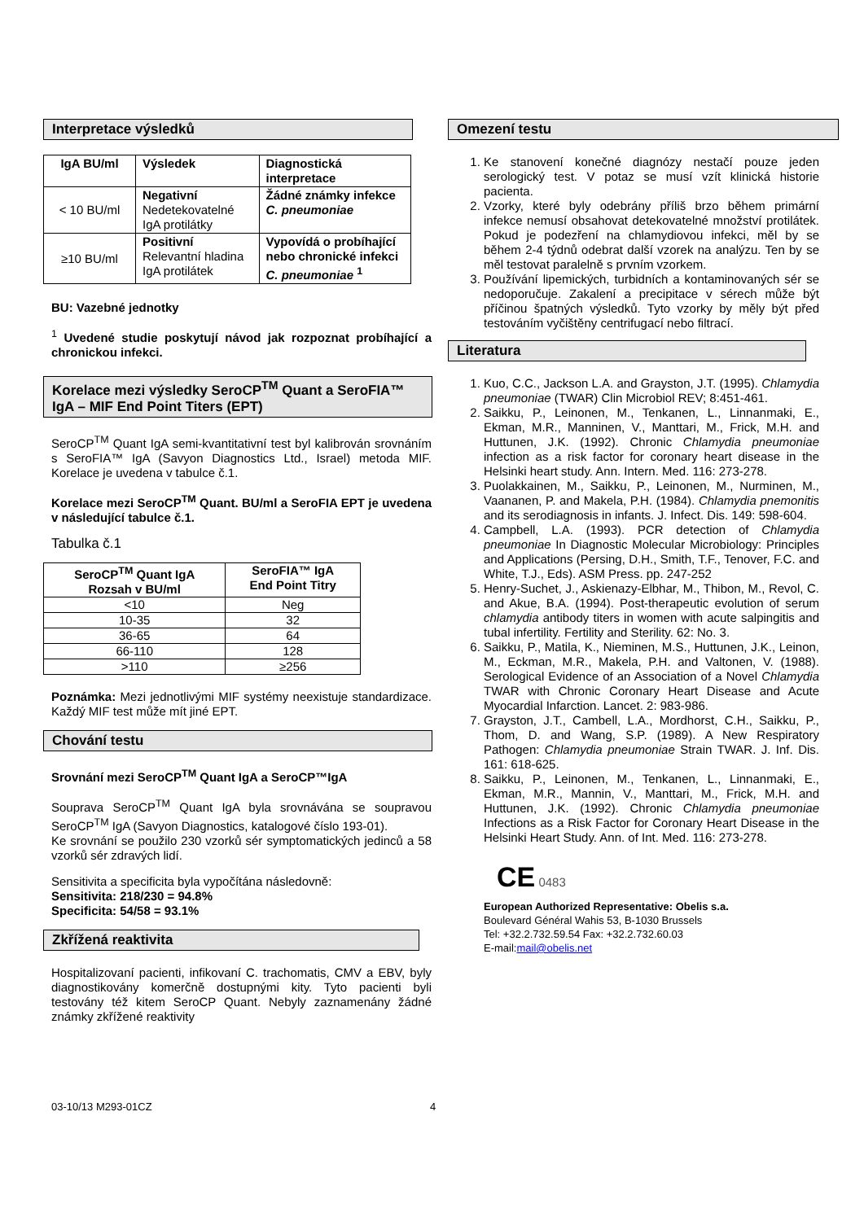Interpretace výsledků
| IgA BU/ml | Výsledek | Diagnostická interpretace |
| --- | --- | --- |
| < 10 BU/ml | Negativní Nedetekovatelné IgA protilátky | Žádné známky infekce C. pneumoniae |
| ≥10 BU/ml | Positivní Relevantní hladina IgA protilátek | Vypovídá o probíhající nebo chronické infekci C. pneumoniae <sup>1</sup> |
BU: Vazebné jednotky
<sup>1</sup> Uvedené studie poskytují návod jak rozpoznat probíhající a chronickou infekci.
Korelace mezi výsledky SeroCP<sup>TM</sup> Quant a SeroFIA™ IgA – MIF End Point Titers (EPT)
SeroCP<sup>TM</sup> Quant IgA semi-kvantitativní test byl kalibrován srovnáním s SeroFIA™ IgA (Savyon Diagnostics Ltd., Israel) metoda MIF. Korelace je uvedena v tabulce č.1.
Korelace mezi SeroCP<sup>TM</sup> Quant. BU/ml a SeroFIA EPT je uvedena v následující tabulce č.1.
Tabulka č.1
| SeroCP<sup>TM</sup> Quant IgA Rozsah v BU/ml | SeroFIA™ IgA End Point Titry |
| --- | --- |
| <10 | Neg |
| 10-35 | 32 |
| 36-65 | 64 |
| 66-110 | 128 |
| >110 | ≥256 |
Poznámka: Mezi jednotlivými MIF systémy neexistuje standardizace. Každý MIF test může mít jiné EPT.
Chování testu
Srovnání mezi SeroCP<sup>TM</sup> Quant IgA a SeroCP™IgA
Souprava SeroCP<sup>TM</sup> Quant IgA byla srovnávána se soupravou SeroCP<sup>TM</sup> IgA (Savyon Diagnostics, katalogové číslo 193-01).
Ke srovnání se použilo 230 vzorků sér symptomatických jedinců a 58 vzorků sér zdravých lidí.
Sensitivita a specificita byla vypočítána následovně:
Sensitivita: 218/230 = 94.8%
Specificita: 54/58 = 93.1%
Zkřížená reaktivita
Hospitalizovaní pacienti, infikovaní C. trachomatis, CMV a EBV, byly diagnostikovány komerčně dostupnými kity. Tyto pacienti byli testovány též kitem SeroCP Quant. Nebyly zaznamenány žádné známky zkřížené reaktivity
Omezení testu
1. Ke stanovení konečné diagnózy nestačí pouze jeden serologický test. V potaz se musí vzít klinická historie pacienta.
2. Vzorky, které byly odebrány příliš brzo během primární infekce nemusí obsahovat detekovatelné množství protilátek. Pokud je podezření na chlamydiovou infekci, měl by se během 2-4 týdnů odebrat další vzorek na analýzu. Ten by se měl testovat paralelně s prvním vzorkem.
3. Používání lipemických, turbidních a kontaminovaných sér se nedoporučuje. Zakalení a precipitace v sérech může být příčinou špatných výsledků. Tyto vzorky by měly být před testováním vyčištěny centrifugací nebo filtrací.
Literatura
1. Kuo, C.C., Jackson L.A. and Grayston, J.T. (1995). Chlamydia pneumoniae (TWAR) Clin Microbiol REV; 8:451-461.
2. Saikku, P., Leinonen, M., Tenkanen, L., Linnanmaki, E., Ekman, M.R., Manninen, V., Manttari, M., Frick, M.H. and Huttunen, J.K. (1992). Chronic Chlamydia pneumoniae infection as a risk factor for coronary heart disease in the Helsinki heart study. Ann. Intern. Med. 116: 273-278.
3. Puolakkainen, M., Saikku, P., Leinonen, M., Nurminen, M., Vaananen, P. and Makela, P.H. (1984). Chlamydia pnemonitis and its serodiagnosis in infants. J. Infect. Dis. 149: 598-604.
4. Campbell, L.A. (1993). PCR detection of Chlamydia pneumoniae In Diagnostic Molecular Microbiology: Principles and Applications (Persing, D.H., Smith, T.F., Tenover, F.C. and White, T.J., Eds). ASM Press. pp. 247-252
5. Henry-Suchet, J., Askienazy-Elbhar, M., Thibon, M., Revol, C. and Akue, B.A. (1994). Post-therapeutic evolution of serum chlamydia antibody titers in women with acute salpingitis and tubal infertility. Fertility and Sterility. 62: No. 3.
6. Saikku, P., Matila, K., Nieminen, M.S., Huttunen, J.K., Leinon, M., Eckman, M.R., Makela, P.H. and Valtonen, V. (1988). Serological Evidence of an Association of a Novel Chlamydia TWAR with Chronic Coronary Heart Disease and Acute Myocardial Infarction. Lancet. 2: 983-986.
7. Grayston, J.T., Cambell, L.A., Mordhorst, C.H., Saikku, P., Thom, D. and Wang, S.P. (1989). A New Respiratory Pathogen: Chlamydia pneumoniae Strain TWAR. J. Inf. Dis. 161: 618-625.
8. Saikku, P., Leinonen, M., Tenkanen, L., Linnanmaki, E., Ekman, M.R., Mannin, V., Manttari, M., Frick, M.H. and Huttunen, J.K. (1992). Chronic Chlamydia pneumoniae Infections as a Risk Factor for Coronary Heart Disease in the Helsinki Heart Study. Ann. of Int. Med. 116: 273-278.
CE 0483
European Authorized Representative: Obelis s.a.
Boulevard Général Wahis 53, B-1030 Brussels
Tel: +32.2.732.59.54 Fax: +32.2.732.60.03
E-mail:mail@obelis.net
03-10/13 M293-01CZ 4